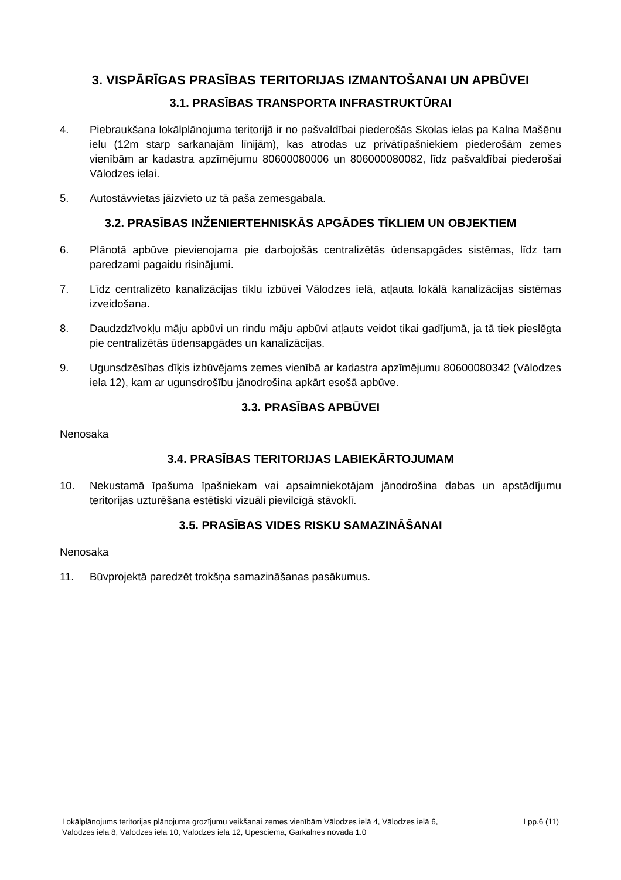3. VISPĀRĪGAS PRASĪBAS TERITORIJAS IZMANTOŠANAI UN APBŪVEI
3.1. PRASĪBAS TRANSPORTA INFRASTRUKTŪRAI
4. Piebraukšana lokālplānojuma teritorijā ir no pašvaldībai piederošās Skolas ielas pa Kalna Mašēnu ielu (12m starp sarkanajām līnijām), kas atrodas uz privātīpašniekiem piederošām zemes vienībām ar kadastra apzīmējumu 80600080006 un 806000080082, līdz pašvaldībai piederošai Vālodzes ielai.
5. Autostāvvietas jāizvieto uz tā paša zemesgabala.
3.2. PRASĪBAS INŽENIERTEHNISKĀS APGĀDES TĪKLIEM UN OBJEKTIEM
6. Plānotā apbūve pievienojama pie darbojošās centralizētās ūdensapgādes sistēmas, līdz tam paredzami pagaidu risinājumi.
7. Līdz centralizēto kanalizācijas tīklu izbūvei Vālodzes ielā, atļauta lokālā kanalizācijas sistēmas izveidošana.
8. Daudzdzīvokļu māju apbūvi un rindu māju apbūvi atļauts veidot tikai gadījumā, ja tā tiek pieslēgta pie centralizētās ūdensapgādes un kanalizācijas.
9. Ugunsdzēsības dīķis izbūvējams zemes vienībā ar kadastra apzīmējumu 80600080342 (Vālodzes iela 12), kam ar ugunsdrošību jānodrošina apkārt esošā apbūve.
3.3. PRASĪBAS APBŪVEI
Nenosaka
3.4. PRASĪBAS TERITORIJAS LABIEKĀRTOJUMAM
10. Nekustamā īpašuma īpašniekam vai apsaimniekotājam jānodrošina dabas un apstādījumu teritorijas uzturēšana estētiski vizuāli pievilcīgā stāvoklī.
3.5. PRASĪBAS VIDES RISKU SAMAZINĀŠANAI
Nenosaka
11. Būvprojektā paredzēt trokšņa samazināšanas pasākumus.
Lokālplānojums teritorijas plānojuma grozījumu veikšanai zemes vienībām Vālodzes ielā 4, Vālodzes ielā 6,
Vālodzes ielā 8, Vālodzes ielā 10, Vālodzes ielā 12, Upesciemā, Garkalnes novadā 1.0
Lpp.6 (11)